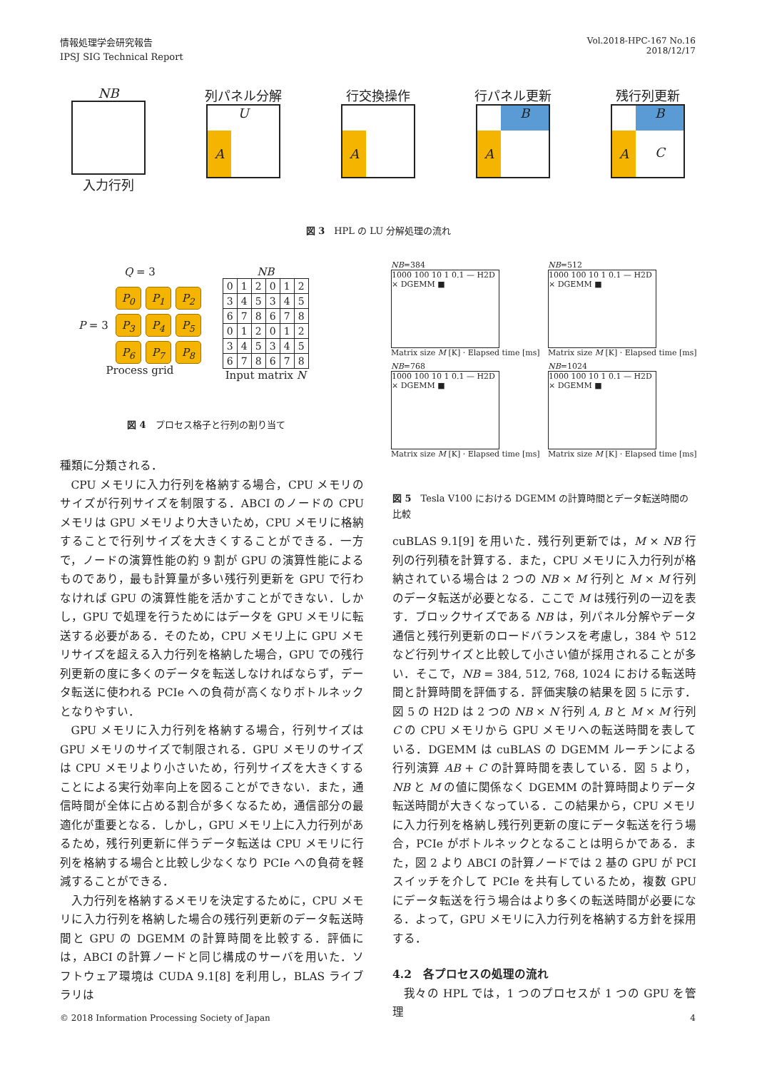情報処理学会研究報告
IPSJ SIG Technical Report
Vol.2018-HPC-167 No.16
2018/12/17
NB
入力行列
列パネル分解
A U
行交換操作
A
行パネル更新
B A
残行列更新
B A C
図 3　HPL の LU 分解処理の流れ
Q = 3
P = 3
P<sub>0</sub>
P<sub>1</sub>
P<sub>2</sub>
P<sub>3</sub>
P<sub>4</sub>
P<sub>5</sub>
P<sub>6</sub>
P<sub>7</sub>
P<sub>8</sub>
Process grid
NB
| 0 | 1 | 2 | 0 | 1 | 2 |
| 3 | 4 | 5 | 3 | 4 | 5 |
| 6 | 7 | 8 | 6 | 7 | 8 |
| 0 | 1 | 2 | 0 | 1 | 2 |
| 3 | 4 | 5 | 3 | 4 | 5 |
| 6 | 7 | 8 | 6 | 7 | 8 |
Input matrix N
図 4　プロセス格子と行列の割り当て
NB=384
1000 100 10 1 0.1 — H2D × DGEMM ■
Matrix size M [K] · Elapsed time [ms]
NB=512
1000 100 10 1 0.1 — H2D × DGEMM ■
Matrix size M [K] · Elapsed time [ms]
NB=768
1000 100 10 1 0.1 — H2D × DGEMM ■
Matrix size M [K] · Elapsed time [ms]
NB=1024
1000 100 10 1 0.1 — H2D × DGEMM ■
Matrix size M [K] · Elapsed time [ms]
図 5　Tesla V100 における DGEMM の計算時間とデータ転送時間の比較
種類に分類される．
CPU メモリに入力行列を格納する場合，CPU メモリのサイズが行列サイズを制限する．ABCI のノードの CPU メモリは GPU メモリより大きいため，CPU メモリに格納することで行列サイズを大きくすることができる．一方で，ノードの演算性能の約 9 割が GPU の演算性能によるものであり，最も計算量が多い残行列更新を GPU で行わなければ GPU の演算性能を活かすことができない．しかし，GPU で処理を行うためにはデータを GPU メモリに転送する必要がある．そのため，CPU メモリ上に GPU メモリサイズを超える入力行列を格納した場合，GPU での残行列更新の度に多くのデータを転送しなければならず，データ転送に使われる PCIe への負荷が高くなりボトルネックとなりやすい．
GPU メモリに入力行列を格納する場合，行列サイズは GPU メモリのサイズで制限される．GPU メモリのサイズは CPU メモリより小さいため，行列サイズを大きくすることによる実行効率向上を図ることができない．また，通信時間が全体に占める割合が多くなるため，通信部分の最適化が重要となる．しかし，GPU メモリ上に入力行列があるため，残行列更新に伴うデータ転送は CPU メモリに行列を格納する場合と比較し少なくなり PCIe への負荷を軽減することができる．
入力行列を格納するメモリを決定するために，CPU メモリに入力行列を格納した場合の残行列更新のデータ転送時間と GPU の DGEMM の計算時間を比較する．評価には，ABCI の計算ノードと同じ構成のサーバを用いた．ソフトウェア環境は CUDA 9.1[8] を利用し，BLAS ライブラリは
cuBLAS 9.1[9] を用いた．残行列更新では，M × NB 行列の行列積を計算する．また，CPU メモリに入力行列が格納されている場合は 2 つの NB × M 行列と M × M 行列のデータ転送が必要となる．ここで M は残行列の一辺を表す．ブロックサイズである NB は，列パネル分解やデータ通信と残行列更新のロードバランスを考慮し，384 や 512 など行列サイズと比較して小さい値が採用されることが多い．そこで，NB = 384, 512, 768, 1024 における転送時間と計算時間を評価する．評価実験の結果を図 5 に示す．図 5 の H2D は 2 つの NB × N 行列 A, B と M × M 行列 C の CPU メモリから GPU メモリへの転送時間を表している．DGEMM は cuBLAS の DGEMM ルーチンによる行列演算 AB + C の計算時間を表している．図 5 より，NB と M の値に関係なく DGEMM の計算時間よりデータ転送時間が大きくなっている．この結果から，CPU メモリに入力行列を格納し残行列更新の度にデータ転送を行う場合，PCIe がボトルネックとなることは明らかである．また，図 2 より ABCI の計算ノードでは 2 基の GPU が PCI スイッチを介して PCIe を共有しているため，複数 GPU にデータ転送を行う場合はより多くの転送時間が必要になる．よって，GPU メモリに入力行列を格納する方針を採用する．
4.2　各プロセスの処理の流れ
我々の HPL では，1 つのプロセスが 1 つの GPU を管理
© 2018 Information Processing Society of Japan 4